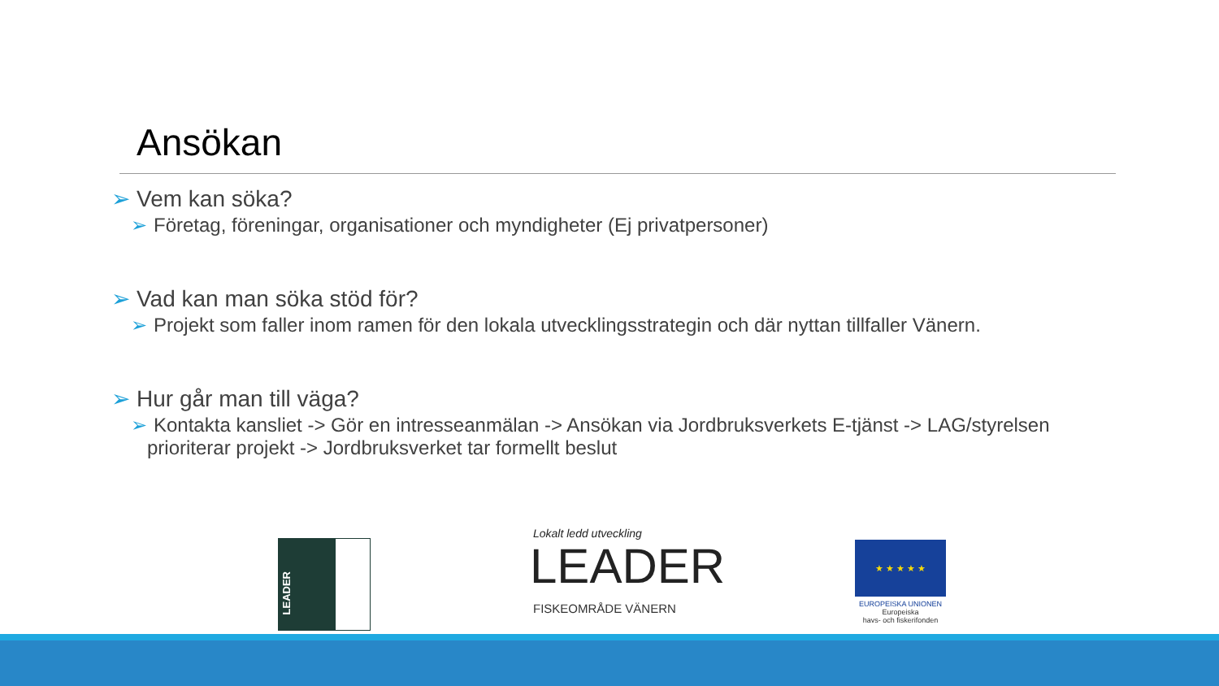Ansökan
➢ Vem kan söka?
➢ Företag, föreningar, organisationer och myndigheter (Ej privatpersoner)
➢ Vad kan man söka stöd för?
➢ Projekt som faller inom ramen för den lokala utvecklingsstrategin och där nyttan tillfaller Vänern.
➢ Hur går man till väga?
➢ Kontakta kansliet -> Gör en intresseanmälan -> Ansökan via Jordbruksverkets E-tjänst -> LAG/styrelsen prioriterar projekt -> Jordbruksverket tar formellt beslut
LEADER
Lokalt ledd utveckling
LEADER
FISKEOMRÅDE VÄNERN
★ ★ ★ ★ ★
EUROPEISKA UNIONEN
Europeiska
havs- och fiskerifonden